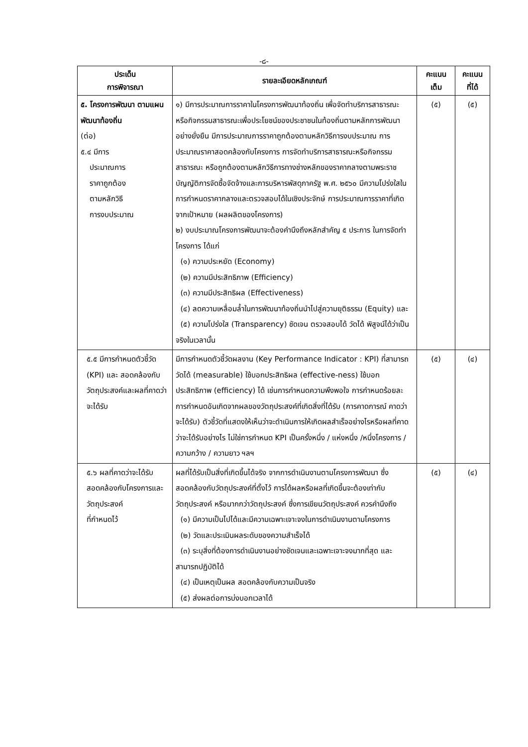-๘-
| ประเด็น การพิจารณา | รายละเอียดหลักเกณฑ์ | คะแนน เต็ม | คะแนน ที่ได้ |
| --- | --- | --- | --- |
| ๕. โครงการพัฒนา ตามแผนพัฒนาท้องถิ่น (ต่อ) ๕.๔ มีการ ประมาณการ ราคาถูกต้อง ตามหลักวิธี การงบประมาณ | ๑) มีการประมาณการราคาในโครงการพัฒนาท้องถิ่น เพื่อจัดทำบริการสาธารณะ หรือกิจกรรมสาธารณะเพื่อประโยชน์ของประชาชนในท้องถิ่นตามหลักการพัฒนาอย่างยั่งยืน มีการประมาณการราคาถูกต้องตามหลักวิธีการงบประมาณ การประมาณราคาสอดคล้องกับโครงการ การจัดทำบริการสาธารณะหรือกิจกรรมสาธารณะ หรือถูกต้องตามหลักวิธีการทางช่างหลักของราคากลางตามพระราชบัญญัติการจัดซื้อจัดจ้างและการบริหารพัสดุภาครัฐ พ.ศ. ๒๕๖๐ มีความโปร่งใสในการกำหนดราคากลางและตรวจสอบได้ในเชิงประจักษ์ การประมาณการราคาที่เกิดจากเป้าหมาย (ผลผลิตของโครงการ) ๒) งบประมาณโครงการพัฒนาจะต้องคำนึงถึงหลักสำคัญ ๕ ประการ ในการจัดทำโครงการ ได้แก่ (๑) ความประหยัด (Economy) (๒) ความมีประสิทธิภาพ (Efficiency) (๓) ความมีประสิทธิผล (Effectiveness) (๔) ลดความเหลื่อมล้ำในการพัฒนาท้องถิ่นนำไปสู่ความยุติธรรม (Equity) และ (๕) ความโปร่งใส (Transparency) ชัดเจน ตรวจสอบได้ วัดได้ พิสูจน์ได้ว่าเป็นจริงในเวลานั้น | (๕) | (๕) |
| ๕.๕ มีการกำหนดตัวชี้วัด (KPI) และ สอดคล้องกับวัตถุประสงค์และผลที่คาดว่าจะได้รับ | มีการกำหนดตัวชี้วัดผลงาน (Key Performance Indicator : KPI) ที่สามารถวัดได้ (measurable) ใช้บอกประสิทธิผล (effective-ness) ใช้บอกประสิทธิภาพ (efficiency) ได้ เช่นการกำหนดความพึงพอใจ การกำหนดร้อยละ การกำหนดอันเกิดจากผลของวัตถุประสงค์ที่เกิดสิ่งที่ได้รับ (การคาดการณ์ คาดว่าจะได้รับ) ตัวชี้วัดที่แสดงให้เห็นว่าจะดำเนินการให้เกิดผลสำเร็จอย่างไรหรือผลที่คาดว่าจะได้รับอย่างไร ไม่ใช่การกำหนด KPI เป็นครั้งหนึ่ง / แห่งหนึ่ง /หนึ่งโครงการ / ความกว้าง / ความยาว ฯลฯ | (๕) | (๔) |
| ๕.๖ ผลที่คาดว่าจะได้รับสอดคล้องกับโครงการและวัตถุประสงค์ ที่กำหนดไว้ | ผลที่ได้รับเป็นสิ่งที่เกิดขึ้นได้จริง จากการดำเนินงานตามโครงการพัฒนา ซึ่งสอดคล้องกับวัตถุประสงค์ที่ตั้งไว้ การได้ผลหรือผลที่เกิดขึ้นจะต้องเท่ากับวัตถุประสงค์ หรือมากกว่าวัตถุประสงค์ ซึ่งการเขียนวัตถุประสงค์ ควรคำนึงถึง (๑) มีความเป็นไปได้และมีความเฉพาะเจาะจงในการดำเนินงานตามโครงการ (๒) วัดและประเมินผลระดับของความสำเร็จได้ (๓) ระบุสิ่งที่ต้องการดำเนินงานอย่างชัดเจนและเฉพาะเจาะจงมากที่สุด และสามารถปฏิบัติได้ (๔) เป็นเหตุเป็นผล สอดคล้องกับความเป็นจริง (๕) ส่งผลต่อการบ่งบอกเวลาได้ | (๕) | (๔) |